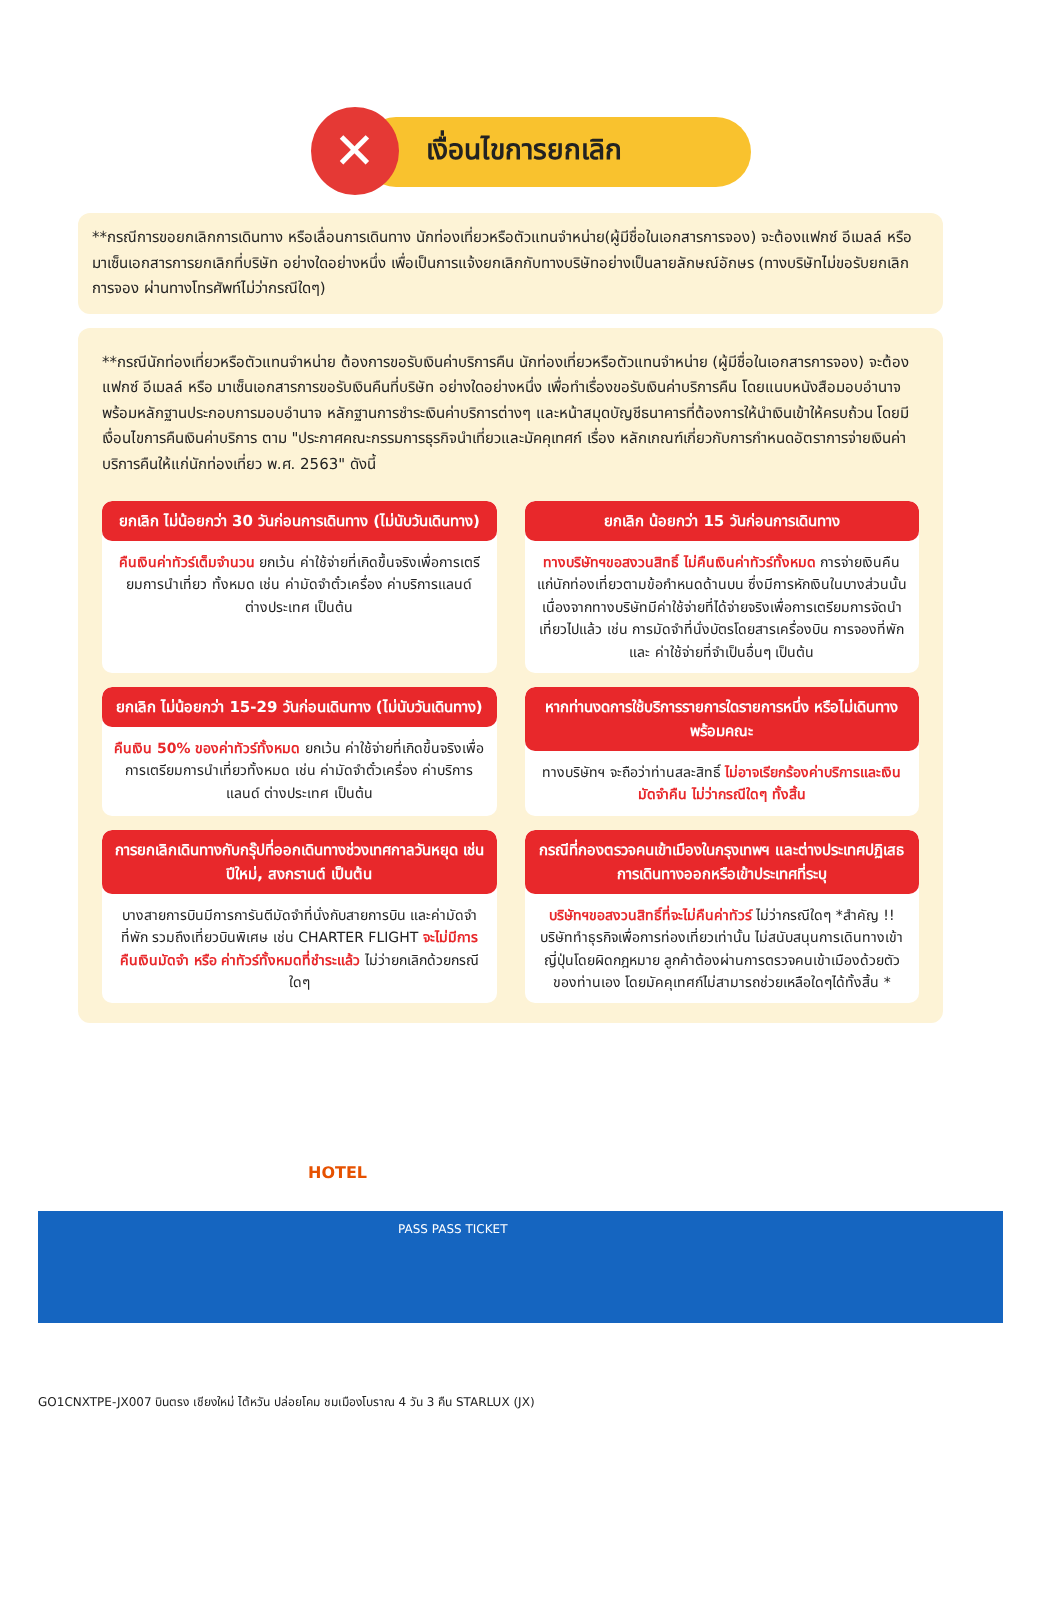✕ เงื่อนไขการยกเลิก
**กรณีการขอยกเลิกการเดินทาง หรือเลื่อนการเดินทาง นักท่องเที่ยวหรือตัวแทนจำหน่าย(ผู้มีชื่อในเอกสารการจอง) จะต้องแฟกซ์ อีเมลล์ หรือ มาเซ็นเอกสารการยกเลิกที่บริษัท อย่างใดอย่างหนึ่ง เพื่อเป็นการแจ้งยกเลิกกับทางบริษัทอย่างเป็นลายลักษณ์อักษร (ทางบริษัทไม่ขอรับยกเลิกการจอง ผ่านทางโทรศัพท์ไม่ว่ากรณีใดๆ)
**กรณีนักท่องเที่ยวหรือตัวแทนจำหน่าย ต้องการขอรับเงินค่าบริการคืน นักท่องเที่ยวหรือตัวแทนจำหน่าย (ผู้มีชื่อในเอกสารการจอง) จะต้องแฟกซ์ อีเมลล์ หรือ มาเซ็นเอกสารการขอรับเงินคืนที่บริษัท อย่างใดอย่างหนึ่ง เพื่อทำเรื่องขอรับเงินค่าบริการคืน โดยแนบหนังสือมอบอำนาจพร้อมหลักฐานประกอบการมอบอำนาจ หลักฐานการชำระเงินค่าบริการต่างๆ และหน้าสมุดบัญชีธนาคารที่ต้องการให้นำเงินเข้าให้ครบถ้วน โดยมีเงื่อนไขการคืนเงินค่าบริการ ตาม "ประกาศคณะกรรมการธุรกิจนำเที่ยวและมัคคุเทศก์ เรื่อง หลักเกณฑ์เกี่ยวกับการกำหนดอัตราการจ่ายเงินค่าบริการคืนให้แก่นักท่องเที่ยว พ.ศ. 2563" ดังนี้
ยกเลิก ไม่น้อยกว่า 30 วันก่อนการเดินทาง (ไม่นับวันเดินทาง)
คืนเงินค่าทัวร์เต็มจำนวน ยกเว้น ค่าใช้จ่ายที่เกิดขึ้นจริงเพื่อการเตรียมการนำเที่ยว ทั้งหมด เช่น ค่ามัดจำตั๋วเครื่อง ค่าบริการแลนด์ ต่างประเทศ เป็นต้น
ยกเลิก น้อยกว่า 15 วันก่อนการเดินทาง
ทางบริษัทฯขอสงวนสิทธิ์ ไม่คืนเงินค่าทัวร์ทั้งหมด การจ่ายเงินคืนแก่นักท่องเที่ยวตามข้อกำหนดด้านบน ซึ่งมีการหักเงินในบางส่วนนั้น เนื่องจากทางบริษัทมีค่าใช้จ่ายที่ได้จ่ายจริงเพื่อการเตรียมการจัดนำเที่ยวไปแล้ว เช่น การมัดจำที่นั่งบัตรโดยสารเครื่องบิน การจองที่พัก และ ค่าใช้จ่ายที่จำเป็นอื่นๆ เป็นต้น
ยกเลิก ไม่น้อยกว่า 15-29 วันก่อนเดินทาง (ไม่นับวันเดินทาง)
คืนเงิน 50% ของค่าทัวร์ทั้งหมด ยกเว้น ค่าใช้จ่ายที่เกิดขึ้นจริงเพื่อการเตรียมการนำเที่ยวทั้งหมด เช่น ค่ามัดจำตั๋วเครื่อง ค่าบริการแลนด์ ต่างประเทศ เป็นต้น
หากท่านงดการใช้บริการรายการใดรายการหนึ่ง หรือไม่เดินทางพร้อมคณะ
ทางบริษัทฯ จะถือว่าท่านสละสิทธิ์ ไม่อาจเรียกร้องค่าบริการและเงินมัดจำคืน ไม่ว่ากรณีใดๆ ทั้งสิ้น
การยกเลิกเดินทางกับกรุ๊ปที่ออกเดินทางช่วงเทศกาลวันหยุด เช่น ปีใหม่, สงกรานต์ เป็นต้น
บางสายการบินมีการการันตีมัดจำที่นั่งกับสายการบิน และค่ามัดจำที่พัก รวมถึงเที่ยวบินพิเศษ เช่น CHARTER FLIGHT จะไม่มีการคืนเงินมัดจำ หรือ ค่าทัวร์ทั้งหมดที่ชำระแล้ว ไม่ว่ายกเลิกด้วยกรณีใดๆ
กรณีที่กองตรวจคนเข้าเมืองในกรุงเทพฯ และต่างประเทศปฏิเสธการเดินทางออกหรือเข้าประเทศที่ระบุ
บริษัทฯขอสงวนสิทธิ์ที่จะไม่คืนค่าทัวร์ ไม่ว่ากรณีใดๆ *สำคัญ !! บริษัททำธุรกิจเพื่อการท่องเที่ยวเท่านั้น ไม่สนับสนุนการเดินทางเข้าญี่ปุ่นโดยผิดกฎหมาย ลูกค้าต้องผ่านการตรวจคนเข้าเมืองด้วยตัวของท่านเอง โดยมัคคุเทศก์ไม่สามารถช่วยเหลือใดๆได้ทั้งสิ้น *
HOTEL
PASS PASS TICKET
GO1CNXTPE-JX007 บินตรง เชียงใหม่ ไต้หวัน ปล่อยโคม ชมเมืองโบราณ 4 วัน 3 คืน STARLUX (JX)